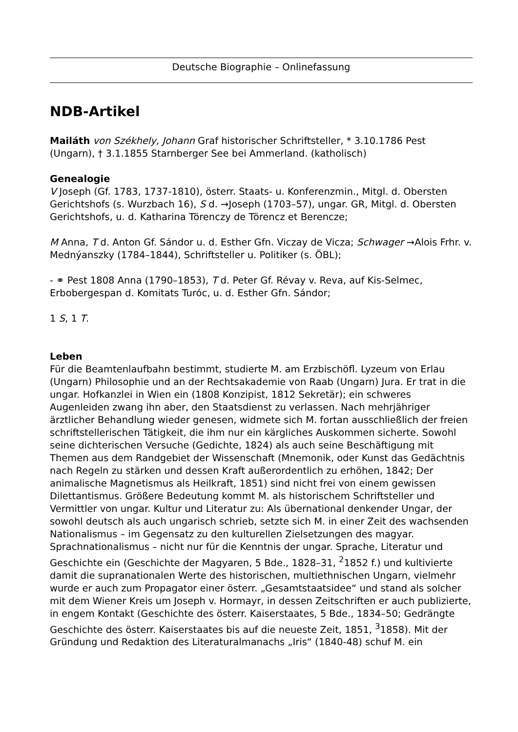Deutsche Biographie – Onlinefassung
NDB-Artikel
Mailáth von Székhely, Johann Graf historischer Schriftsteller, * 3.10.1786 Pest (Ungarn), † 3.1.1855 Starnberger See bei Ammerland. (katholisch)
Genealogie
V Joseph (Gf. 1783, 1737-1810), österr. Staats- u. Konferenzmin., Mitgl. d. Obersten Gerichtshofs (s. Wurzbach 16), S d. →Joseph (1703–57), ungar. GR, Mitgl. d. Obersten Gerichtshofs, u. d. Katharina Törenczy de Törencz et Berencze;
M Anna, T d. Anton Gf. Sándor u. d. Esther Gfn. Viczay de Vicza; Schwager →Alois Frhr. v. Mednýanszky (1784–1844), Schriftsteller u. Politiker (s. ÖBL);
- ⚭ Pest 1808 Anna (1790–1853), T d. Peter Gf. Révay v. Reva, auf Kis-Selmec, Erbobergespan d. Komitats Turóc, u. d. Esther Gfn. Sándor;
1 S, 1 T.
Leben
Für die Beamtenlaufbahn bestimmt, studierte M. am Erzbischöfl. Lyzeum von Erlau (Ungarn) Philosophie und an der Rechtsakademie von Raab (Ungarn) Jura. Er trat in die ungar. Hofkanzlei in Wien ein (1808 Konzipist, 1812 Sekretär); ein schweres Augenleiden zwang ihn aber, den Staatsdienst zu verlassen. Nach mehrjähriger ärztlicher Behandlung wieder genesen, widmete sich M. fortan ausschließlich der freien schriftstellerischen Tätigkeit, die ihm nur ein kärgliches Auskommen sicherte. Sowohl seine dichterischen Versuche (Gedichte, 1824) als auch seine Beschäftigung mit Themen aus dem Randgebiet der Wissenschaft (Mnemonik, oder Kunst das Gedächtnis nach Regeln zu stärken und dessen Kraft außerordentlich zu erhöhen, 1842; Der animalische Magnetismus als Heilkraft, 1851) sind nicht frei von einem gewissen Dilettantismus. Größere Bedeutung kommt M. als historischem Schriftsteller und Vermittler von ungar. Kultur und Literatur zu: Als übernational denkender Ungar, der sowohl deutsch als auch ungarisch schrieb, setzte sich M. in einer Zeit des wachsenden Nationalismus – im Gegensatz zu den kulturellen Zielsetzungen des magyar. Sprachnationalismus – nicht nur für die Kenntnis der ungar. Sprache, Literatur und Geschichte ein (Geschichte der Magyaren, 5 Bde., 1828–31, <sup>2</sup>1852 f.) und kultivierte damit die supranationalen Werte des historischen, multiethnischen Ungarn, vielmehr wurde er auch zum Propagator einer österr. „Gesamtstaatsidee“ und stand als solcher mit dem Wiener Kreis um Joseph v. Hormayr, in dessen Zeitschriften er auch publizierte, in engem Kontakt (Geschichte des österr. Kaiserstaates, 5 Bde., 1834–50; Gedrängte Geschichte des österr. Kaiserstaates bis auf die neueste Zeit, 1851, <sup>3</sup>1858). Mit der Gründung und Redaktion des Literaturalmanachs „Iris“ (1840-48) schuf M. ein